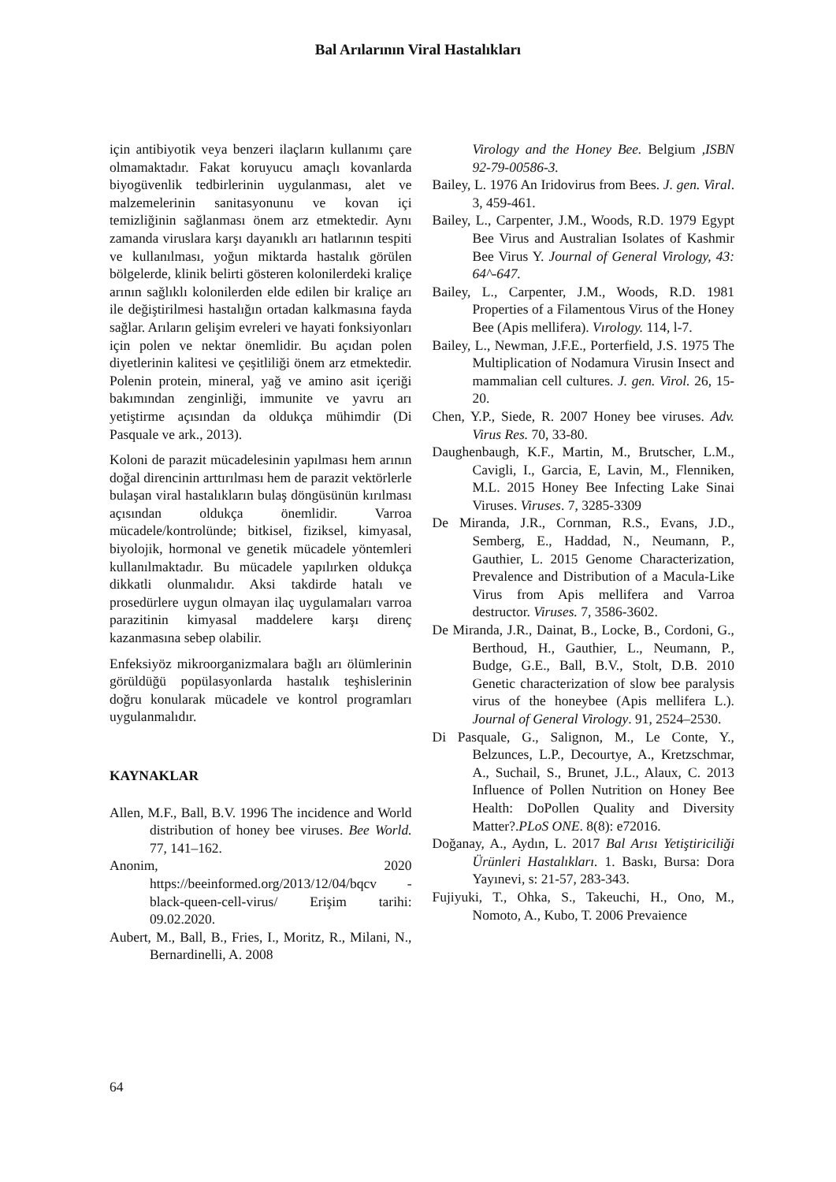Bal Arılarının Viral Hastalıkları
için antibiyotik veya benzeri ilaçların kullanımı çare olmamaktadır. Fakat koruyucu amaçlı kovanlarda biyogüvenlik tedbirlerinin uygulanması, alet ve malzemelerinin sanitasyonunu ve kovan içi temizliğinin sağlanması önem arz etmektedir. Aynı zamanda viruslara karşı dayanıklı arı hatlarının tespiti ve kullanılması, yoğun miktarda hastalık görülen bölgelerde, klinik belirti gösteren kolonilerdeki kraliçe arının sağlıklı kolonilerden elde edilen bir kraliçe arı ile değiştirilmesi hastalığın ortadan kalkmasına fayda sağlar. Arıların gelişim evreleri ve hayati fonksiyonları için polen ve nektar önemlidir. Bu açıdan polen diyetlerinin kalitesi ve çeşitliliği önem arz etmektedir. Polenin protein, mineral, yağ ve amino asit içeriği bakımından zenginliği, immunite ve yavru arı yetiştirme açısından da oldukça mühimdir (Di Pasquale ve ark., 2013).
Koloni de parazit mücadelesinin yapılması hem arının doğal direncinin arttırılması hem de parazit vektörlerle bulaşan viral hastalıkların bulaş döngüsünün kırılması açısından oldukça önemlidir. Varroa mücadele/kontrolünde; bitkisel, fiziksel, kimyasal, biyolojik, hormonal ve genetik mücadele yöntemleri kullanılmaktadır. Bu mücadele yapılırken oldukça dikkatli olunmalıdır. Aksi takdirde hatalı ve prosedürlere uygun olmayan ilaç uygulamaları varroa parazitinin kimyasal maddelere karşı direnç kazanmasına sebep olabilir.
Enfeksiyöz mikroorganizmalara bağlı arı ölümlerinin görüldüğü popülasyonlarda hastalık teşhislerinin doğru konularak mücadele ve kontrol programları uygulanmalıdır.
KAYNAKLAR
Allen, M.F., Ball, B.V. 1996 The incidence and World distribution of honey bee viruses. Bee World. 77, 141–162.
Anonim, 2020 https://beeinformed.org/2013/12/04/bqcv -black-queen-cell-virus/ Erişim tarihi: 09.02.2020.
Aubert, M., Ball, B., Fries, I., Moritz, R., Milani, N., Bernardinelli, A. 2008
Virology and the Honey Bee. Belgium ,ISBN 92-79-00586-3.
Bailey, L. 1976 An Iridovirus from Bees. J. gen. Viral. 3, 459-461.
Bailey, L., Carpenter, J.M., Woods, R.D. 1979 Egypt Bee Virus and Australian Isolates of Kashmir Bee Virus Y. Journal of General Virology, 43: 64^-647.
Bailey, L., Carpenter, J.M., Woods, R.D. 1981 Properties of a Filamentous Virus of the Honey Bee (Apis mellifera). Vırology. 114, l-7.
Bailey, L., Newman, J.F.E., Porterfield, J.S. 1975 The Multiplication of Nodamura Virusin Insect and mammalian cell cultures. J. gen. Virol. 26, 15-20.
Chen, Y.P., Siede, R. 2007 Honey bee viruses. Adv. Virus Res. 70, 33-80.
Daughenbaugh, K.F., Martin, M., Brutscher, L.M., Cavigli, I., Garcia, E, Lavin, M., Flenniken, M.L. 2015 Honey Bee Infecting Lake Sinai Viruses. Viruses. 7, 3285-3309
De Miranda, J.R., Cornman, R.S., Evans, J.D., Semberg, E., Haddad, N., Neumann, P., Gauthier, L. 2015 Genome Characterization, Prevalence and Distribution of a Macula-Like Virus from Apis mellifera and Varroa destructor. Viruses. 7, 3586-3602.
De Miranda, J.R., Dainat, B., Locke, B., Cordoni, G., Berthoud, H., Gauthier, L., Neumann, P., Budge, G.E., Ball, B.V., Stolt, D.B. 2010 Genetic characterization of slow bee paralysis virus of the honeybee (Apis mellifera L.). Journal of General Virology. 91, 2524–2530.
Di Pasquale, G., Salignon, M., Le Conte, Y., Belzunces, L.P., Decourtye, A., Kretzschmar, A., Suchail, S., Brunet, J.L., Alaux, C. 2013 Influence of Pollen Nutrition on Honey Bee Health: DoPollen Quality and Diversity Matter?.PLoS ONE. 8(8): e72016.
Doğanay, A., Aydın, L. 2017 Bal Arısı Yetiştiriciliği Ürünleri Hastalıkları. 1. Baskı, Bursa: Dora Yayınevi, s: 21-57, 283-343.
Fujiyuki, T., Ohka, S., Takeuchi, H., Ono, M., Nomoto, A., Kubo, T. 2006 Prevaience
64